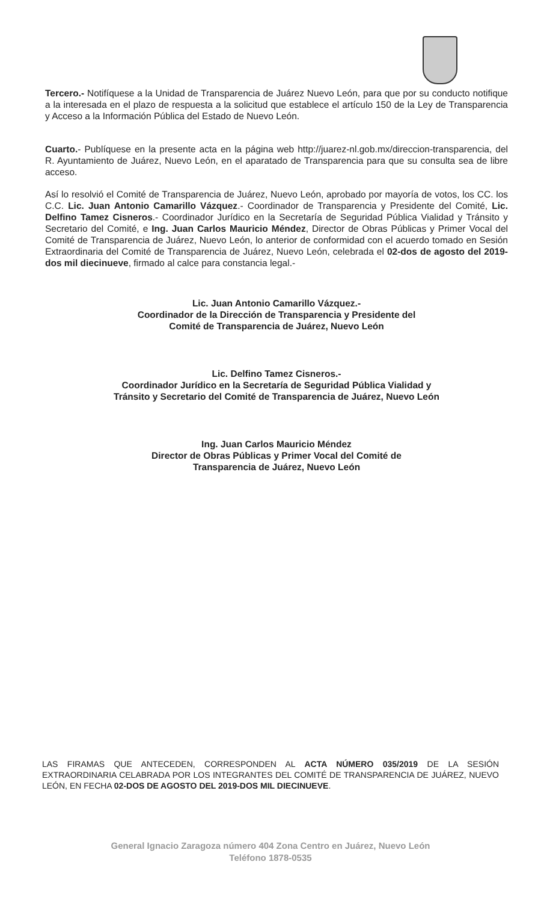Tercero.- Notifíquese a la Unidad de Transparencia de Juárez Nuevo León, para que por su conducto notifique a la interesada en el plazo de respuesta a la solicitud que establece el artículo 150 de la Ley de Transparencia y Acceso a la Información Pública del Estado de Nuevo León.
Cuarto.- Publíquese en la presente acta en la página web http://juarez-nl.gob.mx/direccion-transparencia, del R. Ayuntamiento de Juárez, Nuevo León, en el aparatado de Transparencia para que su consulta sea de libre acceso.
Así lo resolvió el Comité de Transparencia de Juárez, Nuevo León, aprobado por mayoría de votos, los CC. los C.C. Lic. Juan Antonio Camarillo Vázquez.- Coordinador de Transparencia y Presidente del Comité, Lic. Delfino Tamez Cisneros.- Coordinador Jurídico en la Secretaría de Seguridad Pública Vialidad y Tránsito y Secretario del Comité, e Ing. Juan Carlos Mauricio Méndez, Director de Obras Públicas y Primer Vocal del Comité de Transparencia de Juárez, Nuevo León, lo anterior de conformidad con el acuerdo tomado en Sesión Extraordinaria del Comité de Transparencia de Juárez, Nuevo León, celebrada el 02-dos de agosto del 2019-dos mil diecinueve, firmado al calce para constancia legal.-
Lic. Juan Antonio Camarillo Vázquez.-
Coordinador de la Dirección de Transparencia y Presidente del
Comité de Transparencia de Juárez, Nuevo León
Lic. Delfino Tamez Cisneros.-
Coordinador Jurídico en la Secretaría de Seguridad Pública Vialidad y
Tránsito y Secretario del Comité de Transparencia de Juárez, Nuevo León
Ing. Juan Carlos Mauricio Méndez
Director de Obras Públicas y Primer Vocal del Comité de
Transparencia de Juárez, Nuevo León
LAS FIRAMAS QUE ANTECEDEN, CORRESPONDEN AL ACTA NÚMERO 035/2019 DE LA SESIÓN EXTRAORDINARIA CELABRADA POR LOS INTEGRANTES DEL COMITÉ DE TRANSPARENCIA DE JUÁREZ, NUEVO LEÓN, EN FECHA 02-DOS DE AGOSTO DEL 2019-DOS MIL DIECINUEVE.
General Ignacio Zaragoza número 404 Zona Centro en Juárez, Nuevo León
Teléfono 1878-0535